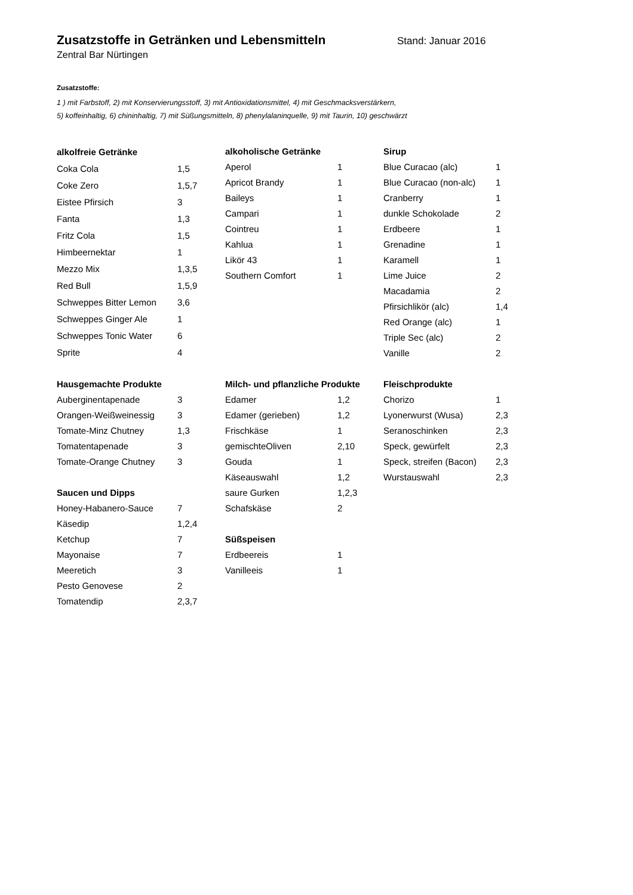Zusatzstoffe in Getränken und Lebensmitteln
Stand: Januar 2016
Zentral Bar Nürtingen
Zusatzstoffe:
1 ) mit Farbstoff, 2) mit Konservierungsstoff, 3) mit Antioxidationsmittel, 4) mit Geschmacksverstärkern,
5) koffeinhaltig, 6) chininhaltig, 7) mit Süßungsmitteln, 8) phenylalaninquelle, 9) mit Taurin, 10) geschwärzt
| alkolfreie Getränke | |
| --- | --- |
| Coka Cola | 1,5 |
| Coke Zero | 1,5,7 |
| Eistee Pfirsich | 3 |
| Fanta | 1,3 |
| Fritz Cola | 1,5 |
| Himbeernektar | 1 |
| Mezzo Mix | 1,3,5 |
| Red Bull | 1,5,9 |
| Schweppes Bitter Lemon | 3,6 |
| Schweppes Ginger Ale | 1 |
| Schweppes Tonic Water | 6 |
| Sprite | 4 |
| alkoholische Getränke | |
| --- | --- |
| Aperol | 1 |
| Apricot Brandy | 1 |
| Baileys | 1 |
| Campari | 1 |
| Cointreu | 1 |
| Kahlua | 1 |
| Likör 43 | 1 |
| Southern Comfort | 1 |
| Sirup | |
| --- | --- |
| Blue Curacao (alc) | 1 |
| Blue Curacao (non-alc) | 1 |
| Cranberry | 1 |
| dunkle Schokolade | 2 |
| Erdbeere | 1 |
| Grenadine | 1 |
| Karamell | 1 |
| Lime Juice | 2 |
| Macadamia | 2 |
| Pfirsichlikör (alc) | 1,4 |
| Red Orange (alc) | 1 |
| Triple Sec (alc) | 2 |
| Vanille | 2 |
| Hausgemachte Produkte | |
| --- | --- |
| Auberginentapenade | 3 |
| Orangen-Weißweinessig | 3 |
| Tomate-Minz Chutney | 1,3 |
| Tomatentapenade | 3 |
| Tomate-Orange Chutney | 3 |
| Saucen und Dipps | |
| Honey-Habanero-Sauce | 7 |
| Käsedip | 1,2,4 |
| Ketchup | 7 |
| Mayonaise | 7 |
| Meeretich | 3 |
| Pesto Genovese | 2 |
| Tomatendip | 2,3,7 |
| Milch- und pflanzliche Produkte | |
| --- | --- |
| Edamer | 1,2 |
| Edamer (gerieben) | 1,2 |
| Frischkäse | 1 |
| gemischteOliven | 2,10 |
| Gouda | 1 |
| Käseauswahl | 1,2 |
| saure Gurken | 1,2,3 |
| Schafskäse | 2 |
| Süßspeisen | |
| Erdbeereis | 1 |
| Vanilleeis | 1 |
| Fleischprodukte | |
| --- | --- |
| Chorizo | 1 |
| Lyonerwurst (Wusa) | 2,3 |
| Seranoschinken | 2,3 |
| Speck, gewürfelt | 2,3 |
| Speck, streifen (Bacon) | 2,3 |
| Wurstauswahl | 2,3 |